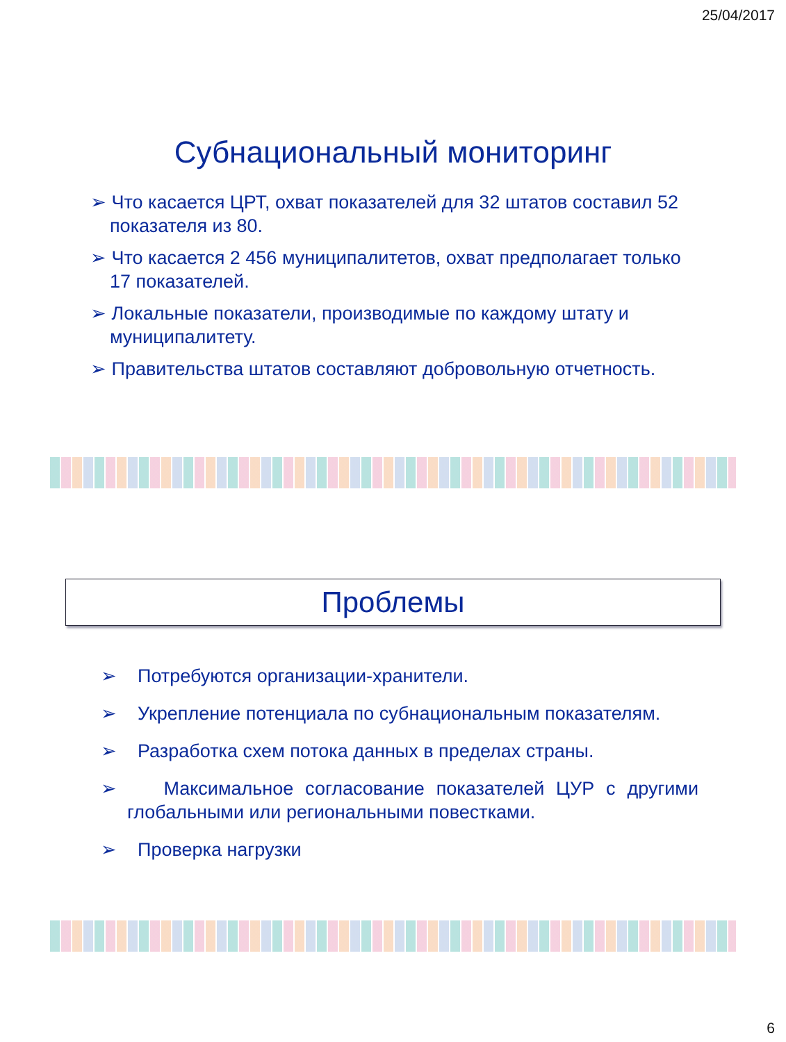25/04/2017
Субнациональный мониторинг
➢ Что касается ЦРТ, охват показателей для 32 штатов составил 52 показателя из 80.
➢ Что касается 2 456 муниципалитетов, охват предполагает только 17 показателей.
➢ Локальные показатели, производимые по каждому штату и муниципалитету.
➢ Правительства штатов составляют добровольную отчетность.
Проблемы
➢ Потребуются организации-хранители.
➢ Укрепление потенциала по субнациональным показателям.
➢ Разработка схем потока данных в пределах страны.
➢ Максимальное согласование показателей ЦУР с другими глобальными или региональными повестками.
➢ Проверка нагрузки
6